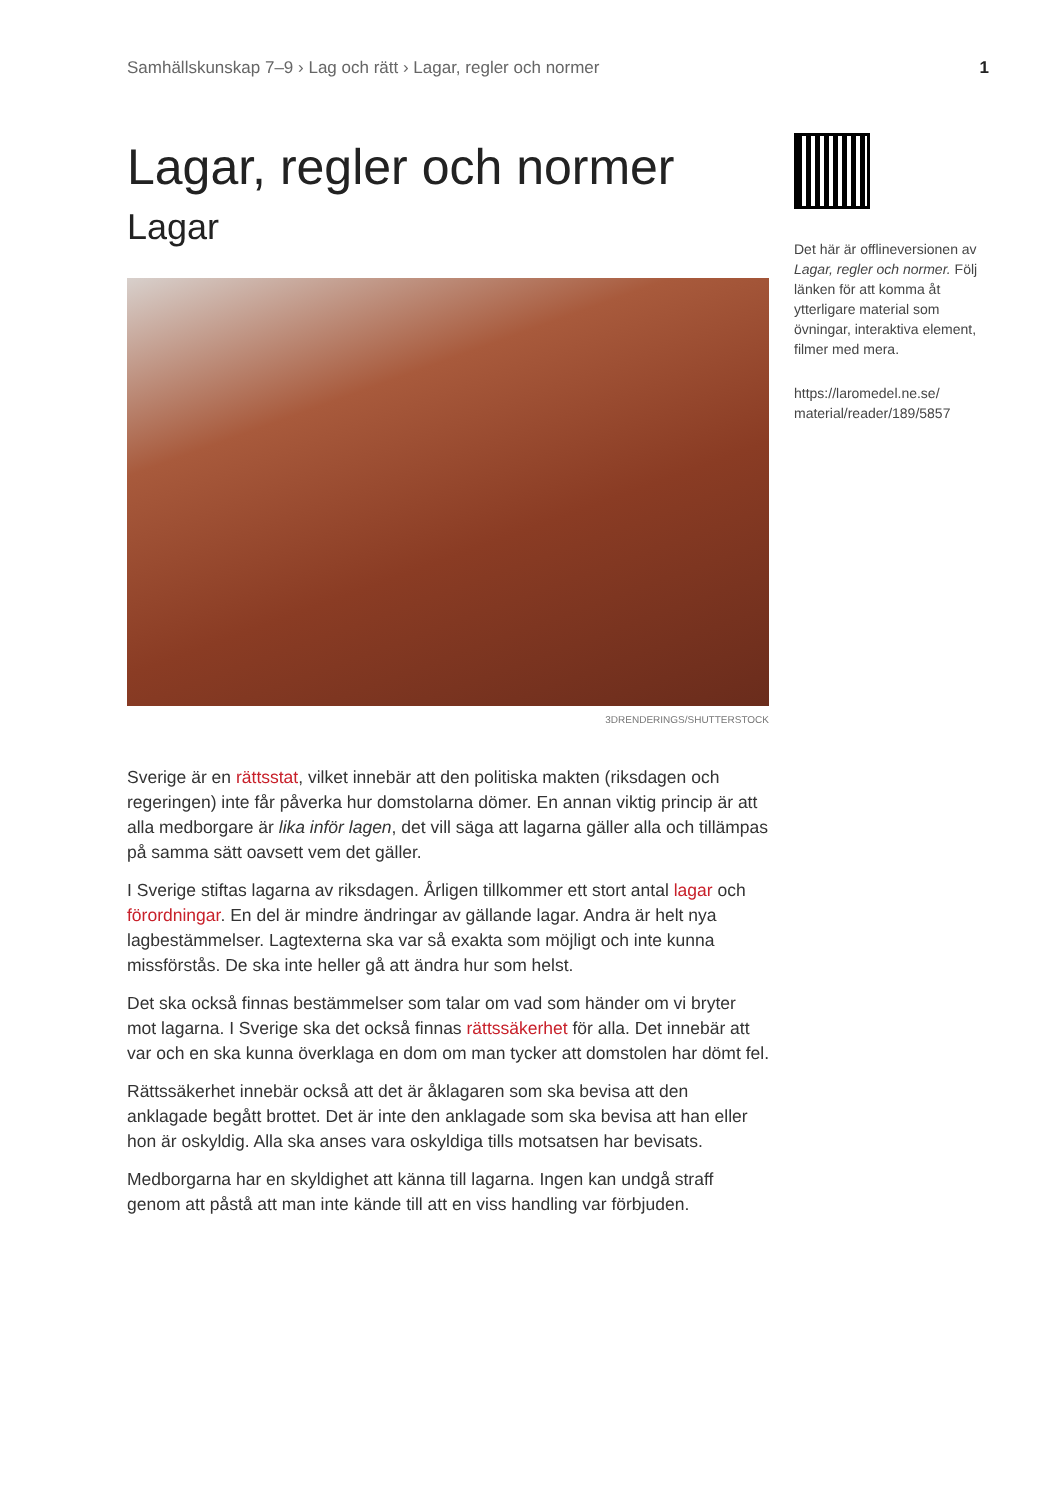Samhällskunskap 7–9 › Lag och rätt › Lagar, regler och normer 1
Lagar, regler och normer
Lagar
3DRENDERINGS/SHUTTERSTOCK
Sverige är en rättsstat, vilket innebär att den politiska makten (riksdagen och regeringen) inte får påverka hur domstolarna dömer. En annan viktig princip är att alla medborgare är lika inför lagen, det vill säga att lagarna gäller alla och tillämpas på samma sätt oavsett vem det gäller.
I Sverige stiftas lagarna av riksdagen. Årligen tillkommer ett stort antal lagar och förordningar. En del är mindre ändringar av gällande lagar. Andra är helt nya lagbestämmelser. Lagtexterna ska var så exakta som möjligt och inte kunna missförstås. De ska inte heller gå att ändra hur som helst.
Det ska också finnas bestämmelser som talar om vad som händer om vi bryter mot lagarna. I Sverige ska det också finnas rättssäkerhet för alla. Det innebär att var och en ska kunna överklaga en dom om man tycker att domstolen har dömt fel.
Rättssäkerhet innebär också att det är åklagaren som ska bevisa att den anklagade begått brottet. Det är inte den anklagade som ska bevisa att han eller hon är oskyldig. Alla ska anses vara oskyldiga tills motsatsen har bevisats.
Medborgarna har en skyldighet att känna till lagarna. Ingen kan undgå straff genom att påstå att man inte kände till att en viss handling var förbjuden.
Det här är offlineversionen av Lagar, regler och normer. Följ länken för att komma åt ytterligare material som övningar, interaktiva element, filmer med mera.
https://laromedel.ne.se/ material/reader/189/5857